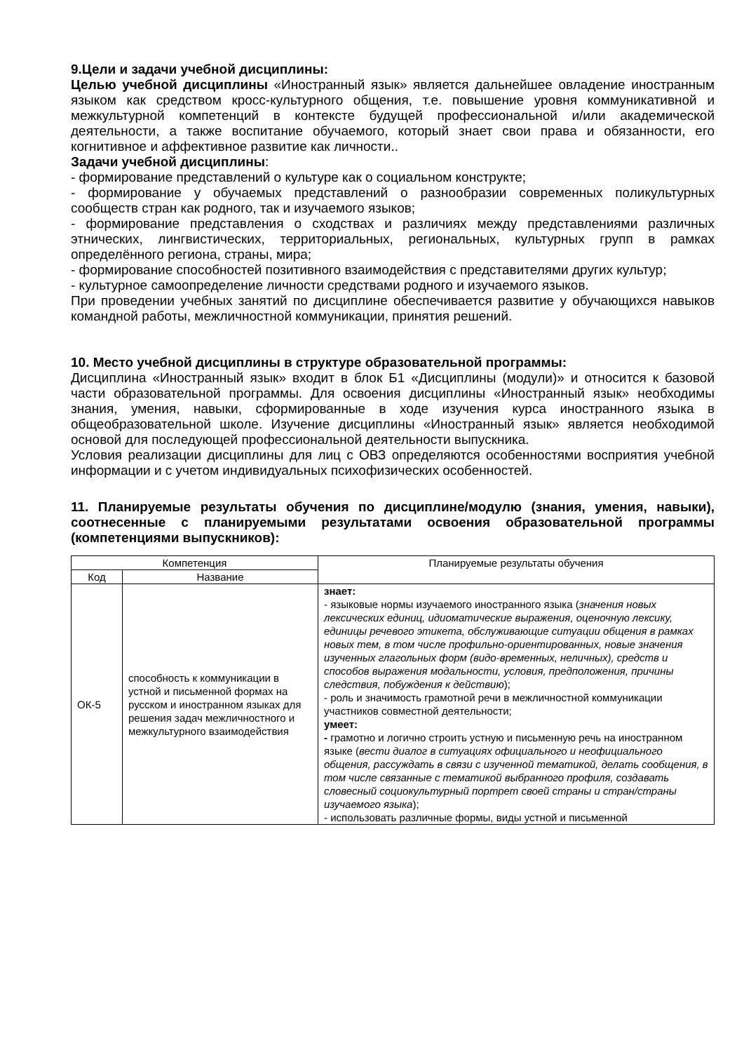9.Цели и задачи учебной дисциплины:
Целью учебной дисциплины «Иностранный язык» является дальнейшее овладение иностранным языком как средством кросс-культурного общения, т.е. повышение уровня коммуникативной и межкультурной компетенций в контексте будущей профессиональной и/или академической деятельности, а также воспитание обучаемого, который знает свои права и обязанности, его когнитивное и аффективное развитие как личности..
Задачи учебной дисциплины:
- формирование представлений о культуре как о социальном конструкте;
- формирование у обучаемых представлений о разнообразии современных поликультурных сообществ стран как родного, так и изучаемого языков;
- формирование представления о сходствах и различиях между представлениями различных этнических, лингвистических, территориальных, региональных, культурных групп в рамках определённого региона, страны, мира;
- формирование способностей позитивного взаимодействия с представителями других культур;
- культурное самоопределение личности средствами родного и изучаемого языков.
При проведении учебных занятий по дисциплине обеспечивается развитие у обучающихся навыков командной работы, межличностной коммуникации, принятия решений.
10. Место учебной дисциплины в структуре образовательной программы:
Дисциплина «Иностранный язык» входит в блок Б1 «Дисциплины (модули)» и относится к базовой части образовательной программы. Для освоения дисциплины «Иностранный язык» необходимы знания, умения, навыки, сформированные в ходе изучения курса иностранного языка в общеобразовательной школе. Изучение дисциплины «Иностранный язык» является необходимой основой для последующей профессиональной деятельности выпускника.
Условия реализации дисциплины для лиц с ОВЗ определяются особенностями восприятия учебной информации и с учетом индивидуальных психофизических особенностей.
11. Планируемые результаты обучения по дисциплине/модулю (знания, умения, навыки), соотнесенные с планируемыми результатами освоения образовательной программы (компетенциями выпускников):
| Компетенция | | Планируемые результаты обучения |
| --- | --- | --- |
| Код | Название | |
| ОК-5 | способность к коммуникации в устной и письменной формах на русском и иностранном языках для решения задач межличностного и межкультурного взаимодействия | знает: - языковые нормы изучаемого иностранного языка ( значения новых лексических единиц, идиоматические выражения, оценочную лексику, единицы речевого этикета, обслуживающие ситуации общения в рамках новых тем, в том числе профильно-ориентированных, новые значения изученных глагольных форм (видо-временных, неличных), средств и способов выражения модальности, условия, предположения, причины следствия, побуждения к действию ); - роль и значимость грамотной речи в межличностной коммуникации участников совместной деятельности; умеет: - грамотно и логично строить устную и письменную речь на иностранном языке ( вести диалог в ситуациях официального и неофициального общения, рассуждать в связи с изученной тематикой, делать сообщения, в том числе связанные с тематикой выбранного профиля, создавать словесный социокультурный портрет своей страны и стран/страны изучаемого языка ); - использовать различные формы, виды устной и письменной |